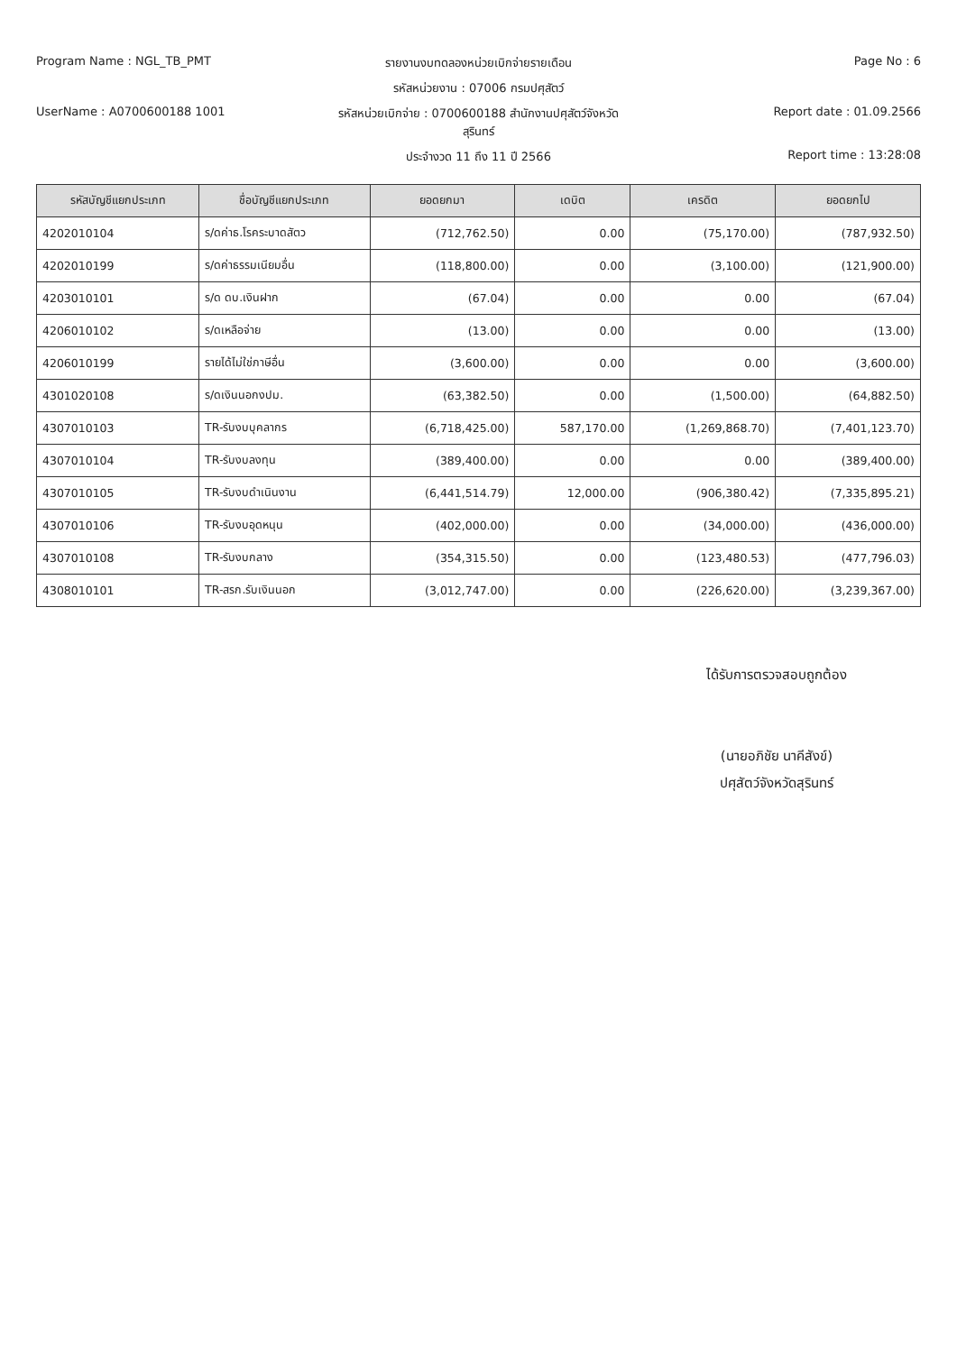Program Name : NGL_TB_PMT รายงานงบทดลองหน่วยเบิกจ่ายรายเดือน
Page No : 6
รหัสหน่วยงาน : 07006 กรมปศุสัตว์
UserName : A0700600188 1001 รหัสหน่วยเบิกจ่าย : 0700600188 สำนักงานปศุสัตว์จังหวัดสุรินทร์
Report date : 01.09.2566
ประจำงวด 11 ถึง 11 ปี 2566 Report time : 13:28:08
| รหัสบัญชีแยกประเภท | ชื่อบัญชีแยกประเภท | ยอดยกมา | เดบิต | เครดิต | ยอดยกไป |
| --- | --- | --- | --- | --- | --- |
| 4202010104 | ร/ดค่าธ.โรคระบาดสัตว | (712,762.50) | 0.00 | (75,170.00) | (787,932.50) |
| 4202010199 | ร/ดค่าธรรมเนียมอื่น | (118,800.00) | 0.00 | (3,100.00) | (121,900.00) |
| 4203010101 | ร/ด ดบ.เงินฝาก | (67.04) | 0.00 | 0.00 | (67.04) |
| 4206010102 | ร/ดเหลือจ่าย | (13.00) | 0.00 | 0.00 | (13.00) |
| 4206010199 | รายได้ไม่ใช่ภาษีอื่น | (3,600.00) | 0.00 | 0.00 | (3,600.00) |
| 4301020108 | ร/ดเงินนอกงปม. | (63,382.50) | 0.00 | (1,500.00) | (64,882.50) |
| 4307010103 | TR-รับงบบุคลากร | (6,718,425.00) | 587,170.00 | (1,269,868.70) | (7,401,123.70) |
| 4307010104 | TR-รับงบลงทุน | (389,400.00) | 0.00 | 0.00 | (389,400.00) |
| 4307010105 | TR-รับงบดำเนินงาน | (6,441,514.79) | 12,000.00 | (906,380.42) | (7,335,895.21) |
| 4307010106 | TR-รับงบอุดหนุน | (402,000.00) | 0.00 | (34,000.00) | (436,000.00) |
| 4307010108 | TR-รับงบกลาง | (354,315.50) | 0.00 | (123,480.53) | (477,796.03) |
| 4308010101 | TR-สรก.รับเงินนอก | (3,012,747.00) | 0.00 | (226,620.00) | (3,239,367.00) |
ได้รับการตรวจสอบถูกต้อง
(นายอภิชัย นาคีสังข์)
ปศุสัตว์จังหวัดสุรินทร์